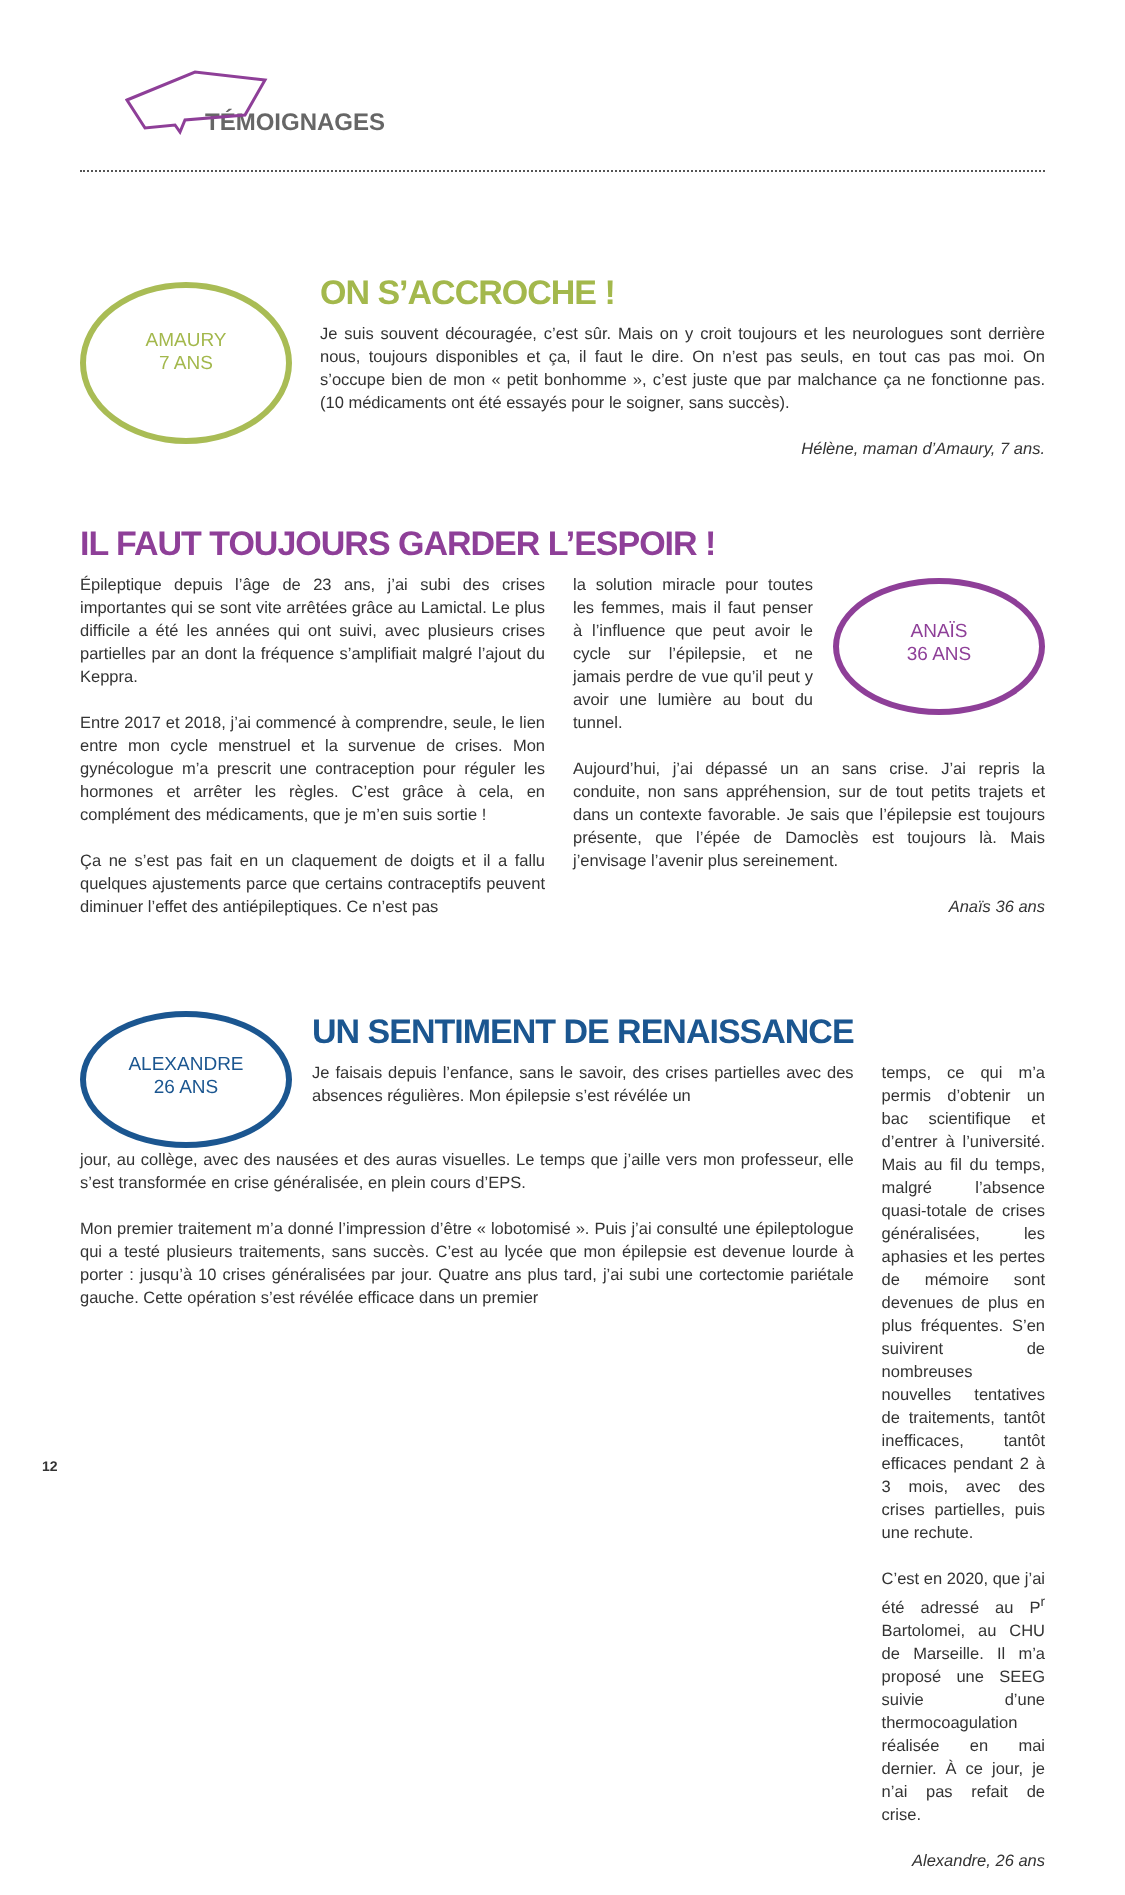TÉMOIGNAGES
AMAURY
7 ANS
ON S’ACCROCHE !
Je suis souvent découragée, c’est sûr. Mais on y croit toujours et les neurologues sont derrière nous, toujours disponibles et ça, il faut le dire. On n’est pas seuls, en tout cas pas moi. On s’occupe bien de mon « petit bonhomme », c’est juste que par malchance ça ne fonctionne pas. (10 médicaments ont été essayés pour le soigner, sans succès).
Hélène, maman d’Amaury, 7 ans.
IL FAUT TOUJOURS GARDER L’ESPOIR !
Épileptique depuis l’âge de 23 ans, j’ai subi des crises importantes qui se sont vite arrêtées grâce au Lamictal. Le plus difficile a été les années qui ont suivi, avec plusieurs crises partielles par an dont la fréquence s’amplifiait malgré l’ajout du Keppra.
Entre 2017 et 2018, j’ai commencé à comprendre, seule, le lien entre mon cycle menstruel et la survenue de crises. Mon gynécologue m’a prescrit une contraception pour réguler les hormones et arrêter les règles. C’est grâce à cela, en complément des médicaments, que je m’en suis sortie !
Ça ne s’est pas fait en un claquement de doigts et il a fallu quelques ajustements parce que certains contraceptifs peuvent diminuer l’effet des antiépileptiques. Ce n’est pas
la solution miracle pour toutes les femmes, mais il faut penser à l’influence que peut avoir le cycle sur l’épilepsie, et ne jamais perdre de vue qu’il peut y avoir une lumière au bout du tunnel.
ANAÏS
36 ANS
Aujourd’hui, j’ai dépassé un an sans crise. J’ai repris la conduite, non sans appréhension, sur de tout petits trajets et dans un contexte favorable. Je sais que l’épilepsie est toujours présente, que l’épée de Damoclès est toujours là. Mais j’envisage l’avenir plus sereinement.
Anaïs 36 ans
ALEXANDRE
26 ANS
UN SENTIMENT DE RENAISSANCE
Je faisais depuis l’enfance, sans le savoir, des crises partielles avec des absences régulières. Mon épilepsie s’est révélée un
jour, au collège, avec des nausées et des auras visuelles. Le temps que j’aille vers mon professeur, elle s’est transformée en crise généralisée, en plein cours d’EPS.
Mon premier traitement m’a donné l’impression d’être « lobotomisé ». Puis j’ai consulté une épileptologue qui a testé plusieurs traitements, sans succès. C’est au lycée que mon épilepsie est devenue lourde à porter : jusqu’à 10 crises généralisées par jour. Quatre ans plus tard, j’ai subi une cortectomie pariétale gauche. Cette opération s’est révélée efficace dans un premier
temps, ce qui m’a permis d’obtenir un bac scientifique et d’entrer à l’université. Mais au fil du temps, malgré l’absence quasi-totale de crises généralisées, les aphasies et les pertes de mémoire sont devenues de plus en plus fréquentes. S’en suivirent de nombreuses nouvelles tentatives de traitements, tantôt inefficaces, tantôt efficaces pendant 2 à 3 mois, avec des crises partielles, puis une rechute.
C’est en 2020, que j’ai été adressé au P<sup>r</sup> Bartolomei, au CHU de Marseille. Il m’a proposé une SEEG suivie d’une thermocoagulation réalisée en mai dernier. À ce jour, je n’ai pas refait de crise.
Alexandre, 26 ans
12